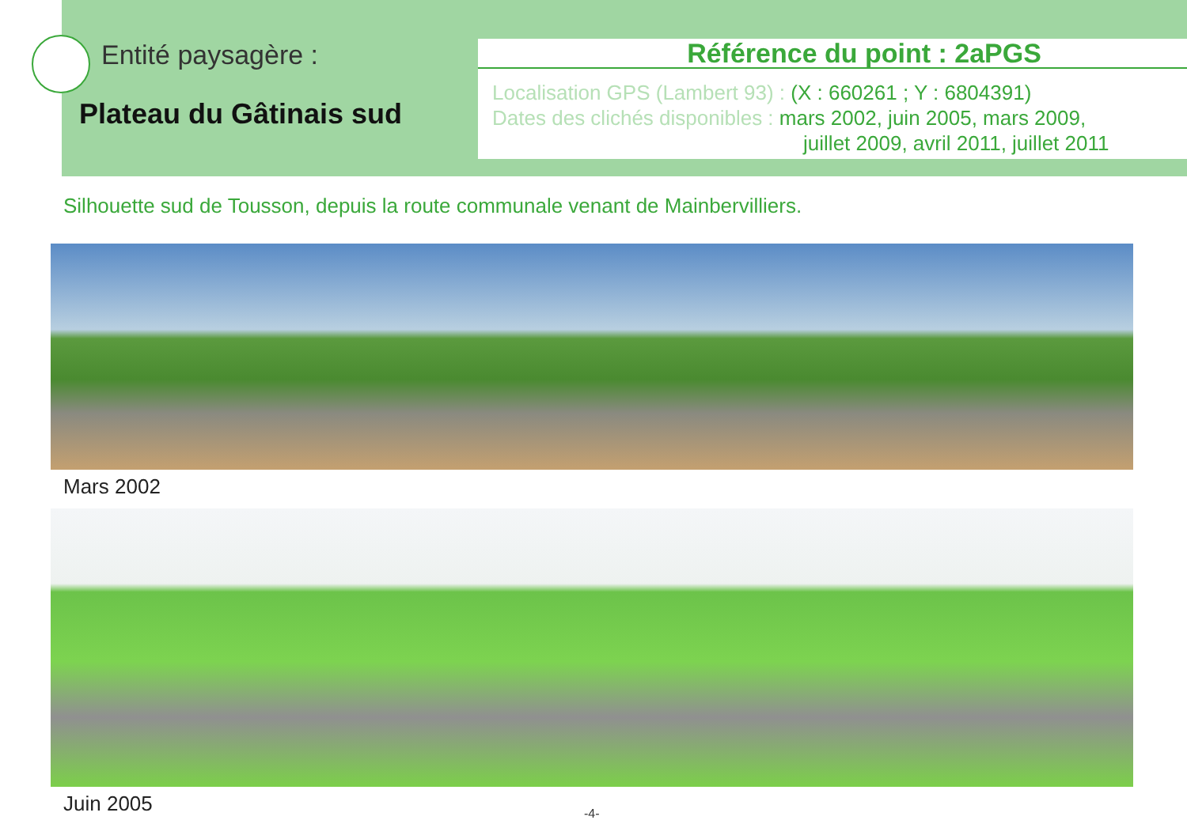Entité paysagère :
Plateau du Gâtinais sud
Référence du point : 2aPGS
Localisation GPS (Lambert 93) : (X : 660261 ; Y : 6804391)
Dates des clichés disponibles : mars 2002, juin 2005, mars 2009,
juillet 2009, avril 2011, juillet 2011
Silhouette sud de Tousson, depuis la route communale venant de Mainbervilliers.
Mars 2002
Juin 2005
-4-